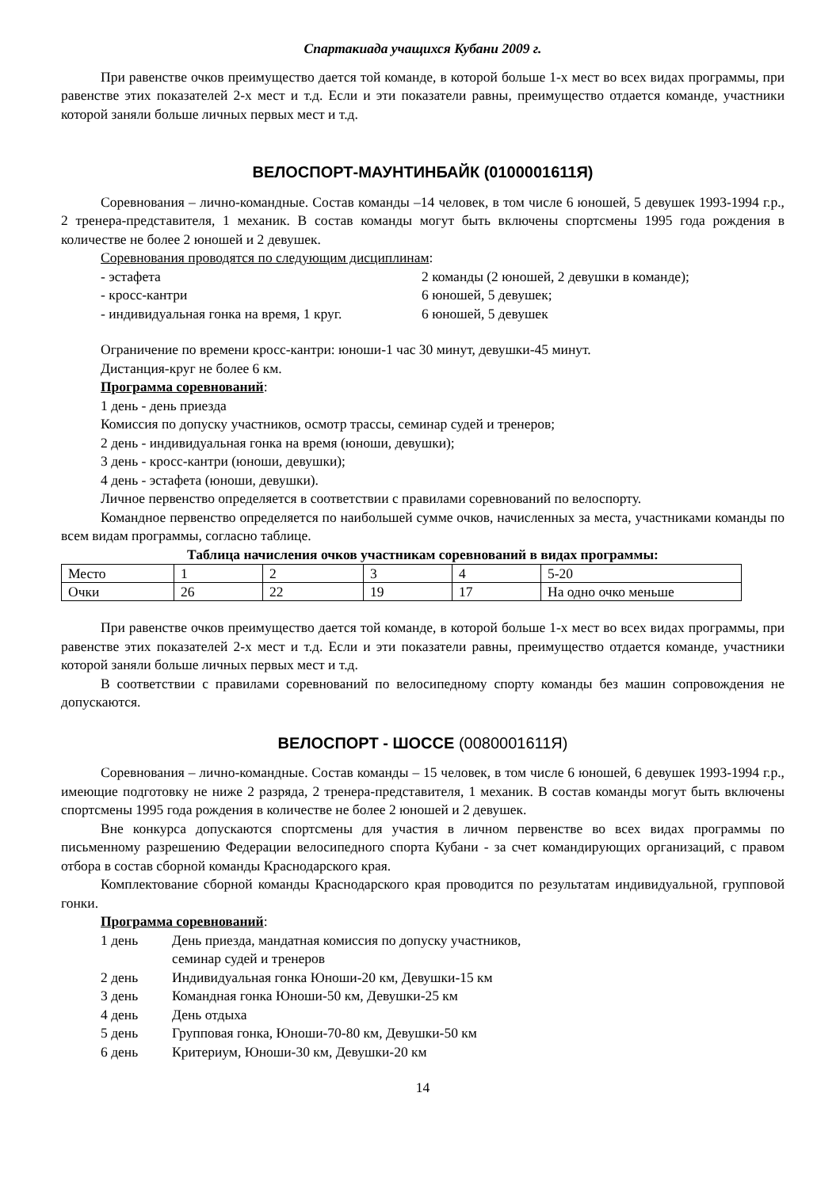Спартакиада учащихся Кубани 2009 г.
При равенстве очков преимущество дается той команде, в которой больше 1-х мест во всех видах программы, при равенстве этих показателей 2-х мест и т.д. Если и эти показатели равны, преимущество отдается команде, участники которой заняли больше личных первых мест и т.д.
ВЕЛОСПОРТ-МАУНТИНБАЙК (0100001611Я)
Соревнования – лично-командные. Состав команды –14 человек, в том числе 6 юношей, 5 девушек 1993-1994 г.р., 2 тренера-представителя, 1 механик. В состав команды могут быть включены спортсмены 1995 года рождения в количестве не более 2 юношей и 2 девушек.
Соревнования проводятся по следующим дисциплинам:
- эстафета 2 команды (2 юношей, 2 девушки в команде);
- кросс-кантри 6 юношей, 5 девушек;
- индивидуальная гонка на время, 1 круг. 6 юношей, 5 девушек
Ограничение по времени кросс-кантри: юноши-1 час 30 минут, девушки-45 минут.
Дистанция-круг не более 6 км.
Программа соревнований:
1 день - день приезда
Комиссия по допуску участников, осмотр трассы, семинар судей и тренеров;
2 день - индивидуальная гонка на время (юноши, девушки);
3 день - кросс-кантри (юноши, девушки);
4 день - эстафета (юноши, девушки).
Личное первенство определяется в соответствии с правилами соревнований по велоспорту.
Командное первенство определяется по наибольшей сумме очков, начисленных за места, участниками команды по всем видам программы, согласно таблице.
Таблица начисления очков участникам соревнований в видах программы:
| Место | 1 | 2 | 3 | 4 | 5-20 |
| Очки | 26 | 22 | 19 | 17 | На одно очко меньше |
При равенстве очков преимущество дается той команде, в которой больше 1-х мест во всех видах программы, при равенстве этих показателей 2-х мест и т.д. Если и эти показатели равны, преимущество отдается команде, участники которой заняли больше личных первых мест и т.д.
В соответствии с правилами соревнований по велосипедному спорту команды без машин сопровождения не допускаются.
ВЕЛОСПОРТ - ШОССЕ (0080001611Я)
Соревнования – лично-командные. Состав команды – 15 человек, в том числе 6 юношей, 6 девушек 1993-1994 г.р., имеющие подготовку не ниже 2 разряда, 2 тренера-представителя, 1 механик. В состав команды могут быть включены спортсмены 1995 года рождения в количестве не более 2 юношей и 2 девушек.
Вне конкурса допускаются спортсмены для участия в личном первенстве во всех видах программы по письменному разрешению Федерации велосипедного спорта Кубани - за счет командирующих организаций, с правом отбора в состав сборной команды Краснодарского края.
Комплектование сборной команды Краснодарского края проводится по результатам индивидуальной, групповой гонки.
Программа соревнований:
1 день День приезда, мандатная комиссия по допуску участников,
семинар судей и тренеров
2 день Индивидуальная гонка Юноши-20 км, Девушки-15 км
3 день Командная гонка Юноши-50 км, Девушки-25 км
4 день День отдыха
5 день Групповая гонка, Юноши-70-80 км, Девушки-50 км
6 день Критериум, Юноши-30 км, Девушки-20 км
14